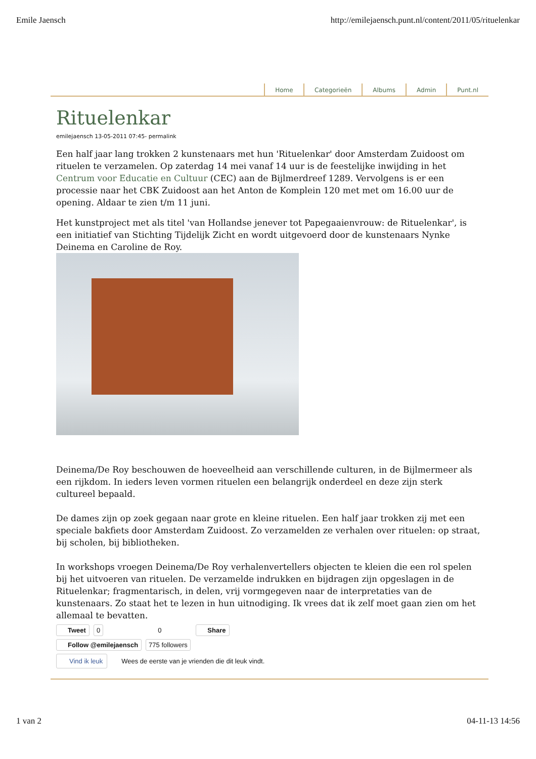Emile Jaensch http://emilejaensch.punt.nl/content/2011/05/rituelenkar
Home Categorieën Albums Admin Punt.nl
Rituelenkar
emilejaensch 13-05-2011 07:45- permalink
Een half jaar lang trokken 2 kunstenaars met hun 'Rituelenkar' door Amsterdam Zuidoost om rituelen te verzamelen. Op zaterdag 14 mei vanaf 14 uur is de feestelijke inwijding in het Centrum voor Educatie en Cultuur (CEC) aan de Bijlmerdreef 1289. Vervolgens is er een processie naar het CBK Zuidoost aan het Anton de Komplein 120 met met om 16.00 uur de opening. Aldaar te zien t/m 11 juni.
Het kunstproject met als titel 'van Hollandse jenever tot Papegaaienvrouw: de Rituelenkar', is een initiatief van Stichting Tijdelijk Zicht en wordt uitgevoerd door de kunstenaars Nynke Deinema en Caroline de Roy.
Deinema/De Roy beschouwen de hoeveelheid aan verschillende culturen, in de Bijlmermeer als een rijkdom. In ieders leven vormen rituelen een belangrijk onderdeel en deze zijn sterk cultureel bepaald.
De dames zijn op zoek gegaan naar grote en kleine rituelen. Een half jaar trokken zij met een speciale bakfiets door Amsterdam Zuidoost. Zo verzamelden ze verhalen over rituelen: op straat, bij scholen, bij bibliotheken.
In workshops vroegen Deinema/De Roy verhalenvertellers objecten te kleien die een rol spelen bij het uitvoeren van rituelen. De verzamelde indrukken en bijdragen zijn opgeslagen in de Rituelenkar; fragmentarisch, in delen, vrij vormgegeven naar de interpretaties van de kunstenaars. Zo staat het te lezen in hun uitnodiging. Ik vrees dat ik zelf moet gaan zien om het allemaal te bevatten.
Tweet 0 0 Share
Follow @emilejaensch 775 followers
Vind ik leuk Wees de eerste van je vrienden die dit leuk vindt.
1 van 2 04-11-13 14:56